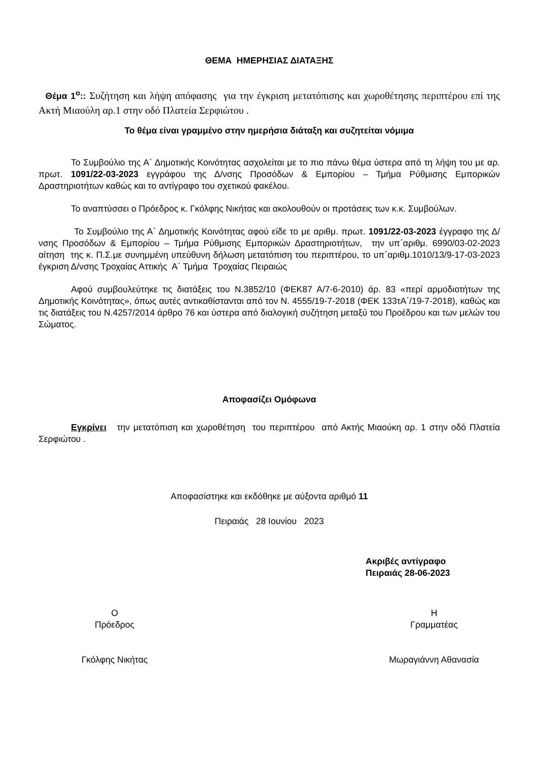ΘΕΜΑ ΗΜΕΡΗΣΙΑΣ ΔΙΑΤΑΞΗΣ
Θέμα 1<sup>ο</sup>:: Συζήτηση και λήψη απόφασης για την έγκριση μετατόπισης και χωροθέτησης περιπτέρου επί της Ακτή Μιαούλη αρ.1 στην οδό Πλατεία Σερφιώτου .
Το θέμα είναι γραμμένο στην ημερήσια διάταξη και συζητείται νόμιμα
Το Συμβούλιο της Α΄ Δημοτικής Κοινότητας ασχολείται με το πιο πάνω θέμα ύστερα από τη λήψη του με αρ. πρωτ. 1091/22-03-2023 εγγράφου της Δ/νσης Προσόδων & Εμπορίου – Τμήμα Ρύθμισης Εμπορικών Δραστηριοτήτων καθώς και το αντίγραφο του σχετικού φακέλου.
Το αναπτύσσει ο Πρόεδρος κ. Γκόλφης Νικήτας και ακολουθούν οι προτάσεις των κ.κ. Συμβούλων.
Το Συμβούλιο της Α΄ Δημοτικής Κοινότητας αφού είδε το με αριθμ. πρωτ. 1091/22-03-2023 έγγραφο της Δ/νσης Προσόδων & Εμπορίου – Τμήμα Ρύθμισης Εμπορικών Δραστηριοτήτων, την υπ΄αριθμ. 6990/03-02-2023 αίτηση της κ. Π.Σ.με συνημμένη υπεύθυνη δήλωση μετατόπιση του περιπτέρου, το υπ΄αριθμ.1010/13/9-17-03-2023 έγκριση Δ/νσης Τροχαίας Αττικής Α΄ Τμήμα Τροχαίας Πειραιώς
Αφού συμβουλεύτηκε τις διατάξεις του Ν.3852/10 (ΦΕΚ87 Α/7-6-2010) άρ. 83 «περί αρμοδιοτήτων της Δημοτικής Κοινότητας», όπως αυτές αντικαθίστανται από τον Ν. 4555/19-7-2018 (ΦΕΚ 133τΑ΄/19-7-2018), καθώς και τις διατάξεις του Ν.4257/2014 άρθρο 76 και ύστερα από διαλογική συζήτηση μεταξύ του Προέδρου και των μελών του Σώματος.
Αποφασίζει Ομόφωνα
Εγκρίνει την μετατόπιση και χωροθέτηση του περιπτέρου από Ακτής Μιαούκη αρ. 1 στην οδό Πλατεία Σερφιώτου .
Αποφασίστηκε και εκδόθηκε με αύξοντα αριθμό 11
Πειραιάς 28 Ιουνίου 2023
Ακριβές αντίγραφο
Πειραιάς 28-06-2023
Ο
Πρόεδρος
Γκόλφης Νικήτας
Η
Γραμματέας
Μωραγιάννη Αθανασία